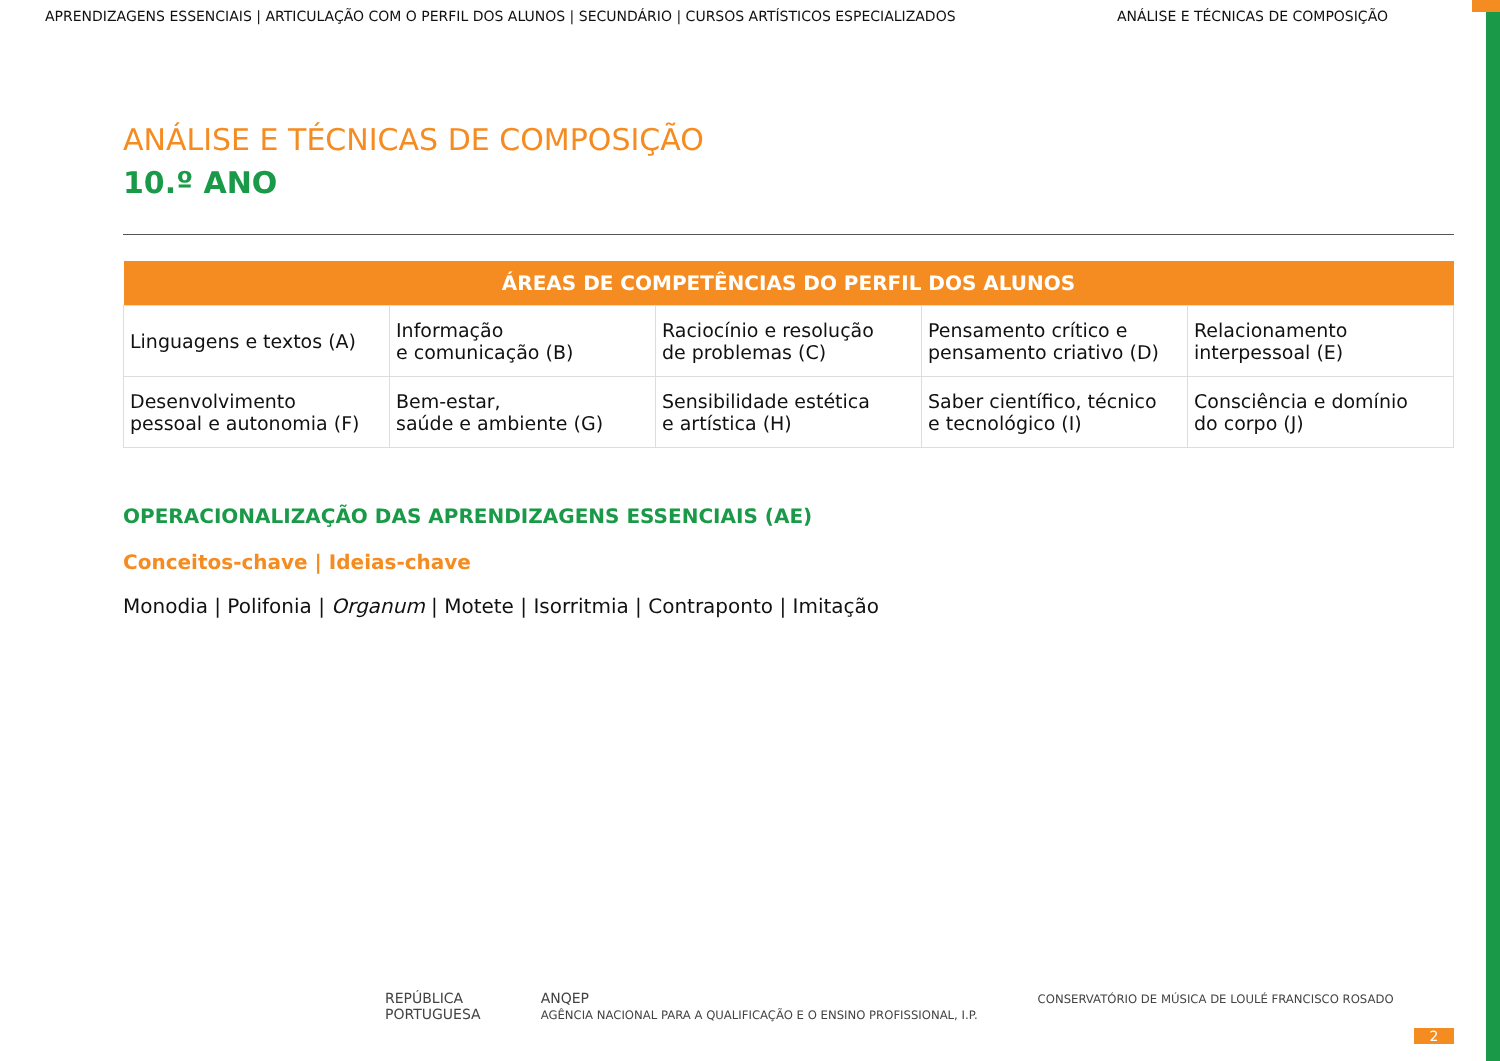APRENDIZAGENS ESSENCIAIS | ARTICULAÇÃO COM O PERFIL DOS ALUNOS | SECUNDÁRIO | CURSOS ARTÍSTICOS ESPECIALIZADOS ANÁLISE E TÉCNICAS DE COMPOSIÇÃO
ANÁLISE E TÉCNICAS DE COMPOSIÇÃO
10.º ANO
| ÁREAS DE COMPETÊNCIAS DO PERFIL DOS ALUNOS | | | | |
| --- | --- | --- | --- | --- |
| Linguagens e textos (A) | Informação e comunicação (B) | Raciocínio e resolução de problemas (C) | Pensamento crítico e pensamento criativo (D) | Relacionamento interpessoal (E) |
| Desenvolvimento pessoal e autonomia (F) | Bem-estar, saúde e ambiente (G) | Sensibilidade estética e artística (H) | Saber científico, técnico e tecnológico (I) | Consciência e domínio do corpo (J) |
OPERACIONALIZAÇÃO DAS APRENDIZAGENS ESSENCIAIS (AE)
Conceitos-chave | Ideias-chave
Monodia | Polifonia | Organum | Motete | Isorritmia | Contraponto | Imitação
REPÚBLICA
PORTUGUESA
ANQEP
AGÊNCIA NACIONAL PARA A QUALIFICAÇÃO E O ENSINO PROFISSIONAL, I.P.
CONSERVATÓRIO DE MÚSICA DE LOULÉ FRANCISCO ROSADO
2